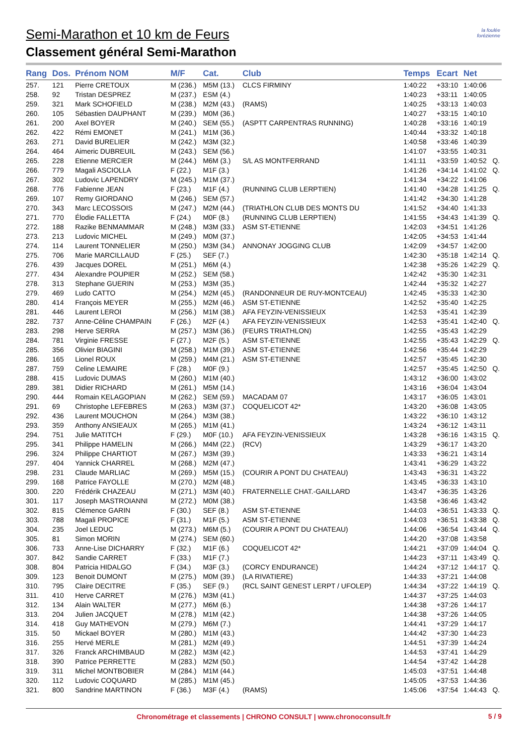Semi-Marathon et 10 km de Feurs
Classement général Semi-Marathon
la foulée
forézienne
| Rang | Dos. | Prénom NOM | M/F | Cat. | Club | Temps | Ecart | Net | |
| --- | --- | --- | --- | --- | --- | --- | --- | --- | --- |
| 257. | 121 | Pierre CRETOUX | M (236.) | M5M (13.) | CLCS FIRMINY | 1:40:22 | +33:10 | 1:40:06 | |
| 258. | 92 | Tristan DESPREZ | M (237.) | ESM (4.) | | 1:40:23 | +33:11 | 1:40:05 | |
| 259. | 321 | Mark SCHOFIELD | M (238.) | M2M (43.) | (RAMS) | 1:40:25 | +33:13 | 1:40:03 | |
| 260. | 105 | Sébastien DAUPHANT | M (239.) | M0M (36.) | | 1:40:27 | +33:15 | 1:40:10 | |
| 261. | 200 | Axel BOYER | M (240.) | SEM (55.) | (ASPTT CARPENTRAS RUNNING) | 1:40:28 | +33:16 | 1:40:19 | |
| 262. | 422 | Rémi EMONET | M (241.) | M1M (36.) | | 1:40:44 | +33:32 | 1:40:18 | |
| 263. | 271 | David BURELIER | M (242.) | M3M (32.) | | 1:40:58 | +33:46 | 1:40:39 | |
| 264. | 464 | Aimeric DUBREUIL | M (243.) | SEM (56.) | | 1:41:07 | +33:55 | 1:40:31 | |
| 265. | 228 | Etienne MERCIER | M (244.) | M6M (3.) | S/L AS MONTFERRAND | 1:41:11 | +33:59 | 1:40:52 | Q. |
| 266. | 779 | Magali ASCIOLLA | F (22.) | M1F (3.) | | 1:41:26 | +34:14 | 1:41:02 | Q. |
| 267. | 302 | Ludovic LAPENDRY | M (245.) | M1M (37.) | | 1:41:34 | +34:22 | 1:41:06 | |
| 268. | 776 | Fabienne JEAN | F (23.) | M1F (4.) | (RUNNING CLUB LERPTIEN) | 1:41:40 | +34:28 | 1:41:25 | Q. |
| 269. | 107 | Remy GIORDANO | M (246.) | SEM (57.) | | 1:41:42 | +34:30 | 1:41:28 | |
| 270. | 343 | Marc LECOSSOIS | M (247.) | M2M (44.) | (TRIATHLON CLUB DES MONTS DU | 1:41:52 | +34:40 | 1:41:33 | |
| 271. | 770 | Élodie FALLETTA | F (24.) | M0F (8.) | (RUNNING CLUB LERPTIEN) | 1:41:55 | +34:43 | 1:41:39 | Q. |
| 272. | 188 | Razike BENMAMMAR | M (248.) | M3M (33.) | ASM ST-ETIENNE | 1:42:03 | +34:51 | 1:41:26 | |
| 273. | 213 | Ludovic MICHEL | M (249.) | M0M (37.) | | 1:42:05 | +34:53 | 1:41:44 | |
| 274. | 114 | Laurent TONNELIER | M (250.) | M3M (34.) | ANNONAY JOGGING CLUB | 1:42:09 | +34:57 | 1:42:00 | |
| 275. | 706 | Marie MARCILLAUD | F (25.) | SEF (7.) | | 1:42:30 | +35:18 | 1:42:14 | Q. |
| 276. | 439 | Jacques DOREL | M (251.) | M6M (4.) | | 1:42:38 | +35:26 | 1:42:29 | Q. |
| 277. | 434 | Alexandre POUPIER | M (252.) | SEM (58.) | | 1:42:42 | +35:30 | 1:42:31 | |
| 278. | 313 | Stephane GUERIN | M (253.) | M3M (35.) | | 1:42:44 | +35:32 | 1:42:27 | |
| 279. | 469 | Ludo CATTO | M (254.) | M2M (45.) | (RANDONNEUR DE RUY-MONTCEAU) | 1:42:45 | +35:33 | 1:42:30 | |
| 280. | 414 | François MEYER | M (255.) | M2M (46.) | ASM ST-ETIENNE | 1:42:52 | +35:40 | 1:42:25 | |
| 281. | 446 | Laurent LEROI | M (256.) | M1M (38.) | AFA FEYZIN-VENISSIEUX | 1:42:53 | +35:41 | 1:42:39 | |
| 282. | 737 | Anne-Céline CHAMPAIN | F (26.) | M2F (4.) | AFA FEYZIN-VENISSIEUX | 1:42:53 | +35:41 | 1:42:40 | Q. |
| 283. | 298 | Herve SERRA | M (257.) | M3M (36.) | (FEURS TRIATHLON) | 1:42:55 | +35:43 | 1:42:29 | |
| 284. | 781 | Virginie FRESSE | F (27.) | M2F (5.) | ASM ST-ETIENNE | 1:42:55 | +35:43 | 1:42:29 | Q. |
| 285. | 356 | Olivier BIAGINI | M (258.) | M1M (39.) | ASM ST-ETIENNE | 1:42:56 | +35:44 | 1:42:29 | |
| 286. | 165 | Lionel ROUX | M (259.) | M4M (21.) | ASM ST-ETIENNE | 1:42:57 | +35:45 | 1:42:30 | |
| 287. | 759 | Celine LEMAIRE | F (28.) | M0F (9.) | | 1:42:57 | +35:45 | 1:42:50 | Q. |
| 288. | 415 | Ludovic DUMAS | M (260.) | M1M (40.) | | 1:43:12 | +36:00 | 1:43:02 | |
| 289. | 381 | Didier RICHARD | M (261.) | M5M (14.) | | 1:43:16 | +36:04 | 1:43:04 | |
| 290. | 444 | Romain KELAGOPIAN | M (262.) | SEM (59.) | MACADAM 07 | 1:43:17 | +36:05 | 1:43:01 | |
| 291. | 69 | Christophe LEFEBRES | M (263.) | M3M (37.) | COQUELICOT 42* | 1:43:20 | +36:08 | 1:43:05 | |
| 292. | 436 | Laurent MOUCHON | M (264.) | M3M (38.) | | 1:43:22 | +36:10 | 1:43:12 | |
| 293. | 359 | Anthony ANSIEAUX | M (265.) | M1M (41.) | | 1:43:24 | +36:12 | 1:43:11 | |
| 294. | 751 | Julie MATITCH | F (29.) | M0F (10.) | AFA FEYZIN-VENISSIEUX | 1:43:28 | +36:16 | 1:43:15 | Q. |
| 295. | 341 | Philippe HAMELIN | M (266.) | M4M (22.) | (RCV) | 1:43:29 | +36:17 | 1:43:20 | |
| 296. | 324 | Philippe CHARTIOT | M (267.) | M3M (39.) | | 1:43:33 | +36:21 | 1:43:14 | |
| 297. | 404 | Yannick CHARREL | M (268.) | M2M (47.) | | 1:43:41 | +36:29 | 1:43:22 | |
| 298. | 231 | Claude MARLIAC | M (269.) | M5M (15.) | (COURIR A PONT DU CHATEAU) | 1:43:43 | +36:31 | 1:43:22 | |
| 299. | 168 | Patrice FAYOLLE | M (270.) | M2M (48.) | | 1:43:45 | +36:33 | 1:43:10 | |
| 300. | 220 | Frédérik CHAZEAU | M (271.) | M3M (40.) | FRATERNELLE CHAT.-GAILLARD | 1:43:47 | +36:35 | 1:43:26 | |
| 301. | 117 | Joseph MASTROIANNI | M (272.) | M0M (38.) | | 1:43:58 | +36:46 | 1:43:42 | |
| 302. | 815 | Clémence GARIN | F (30.) | SEF (8.) | ASM ST-ETIENNE | 1:44:03 | +36:51 | 1:43:33 | Q. |
| 303. | 788 | Magali PROPICE | F (31.) | M1F (5.) | ASM ST-ETIENNE | 1:44:03 | +36:51 | 1:43:38 | Q. |
| 304. | 235 | Joel LEDUC | M (273.) | M6M (5.) | (COURIR A PONT DU CHATEAU) | 1:44:06 | +36:54 | 1:43:44 | Q. |
| 305. | 81 | Simon MORIN | M (274.) | SEM (60.) | | 1:44:20 | +37:08 | 1:43:58 | |
| 306. | 733 | Anne-Lise DICHARRY | F (32.) | M1F (6.) | COQUELICOT 42* | 1:44:21 | +37:09 | 1:44:04 | Q. |
| 307. | 842 | Sandie CARRET | F (33.) | M1F (7.) | | 1:44:23 | +37:11 | 1:43:49 | Q. |
| 308. | 804 | Patricia HIDALGO | F (34.) | M3F (3.) | (CORCY ENDURANCE) | 1:44:24 | +37:12 | 1:44:17 | Q. |
| 309. | 123 | Benoit DUMONT | M (275.) | M0M (39.) | (LA RIVATIERE) | 1:44:33 | +37:21 | 1:44:08 | |
| 310. | 795 | Claire DECITRE | F (35.) | SEF (9.) | (RCL SAINT GENEST LERPT / UFOLEP) | 1:44:34 | +37:22 | 1:44:19 | Q. |
| 311. | 410 | Herve CARRET | M (276.) | M3M (41.) | | 1:44:37 | +37:25 | 1:44:03 | |
| 312. | 134 | Alain WALTER | M (277.) | M6M (6.) | | 1:44:38 | +37:26 | 1:44:17 | |
| 313. | 204 | Julien JACQUET | M (278.) | M1M (42.) | | 1:44:38 | +37:26 | 1:44:05 | |
| 314. | 418 | Guy MATHEVON | M (279.) | M6M (7.) | | 1:44:41 | +37:29 | 1:44:17 | |
| 315. | 50 | Mickael BOYER | M (280.) | M1M (43.) | | 1:44:42 | +37:30 | 1:44:23 | |
| 316. | 255 | Hervé MERLE | M (281.) | M2M (49.) | | 1:44:51 | +37:39 | 1:44:24 | |
| 317. | 326 | Franck ARCHIMBAUD | M (282.) | M3M (42.) | | 1:44:53 | +37:41 | 1:44:29 | |
| 318. | 390 | Patrice PERRETTE | M (283.) | M2M (50.) | | 1:44:54 | +37:42 | 1:44:28 | |
| 319. | 311 | Michel MONTBOBIER | M (284.) | M1M (44.) | | 1:45:03 | +37:51 | 1:44:48 | |
| 320. | 112 | Ludovic COQUARD | M (285.) | M1M (45.) | | 1:45:05 | +37:53 | 1:44:36 | |
| 321. | 800 | Sandrine MARTINON | F (36.) | M3F (4.) | (RAMS) | 1:45:06 | +37:54 | 1:44:43 | Q. |
Chronométrage et classements | CHRONO CONSULT | www.chronoconsult.fr 5 / 9